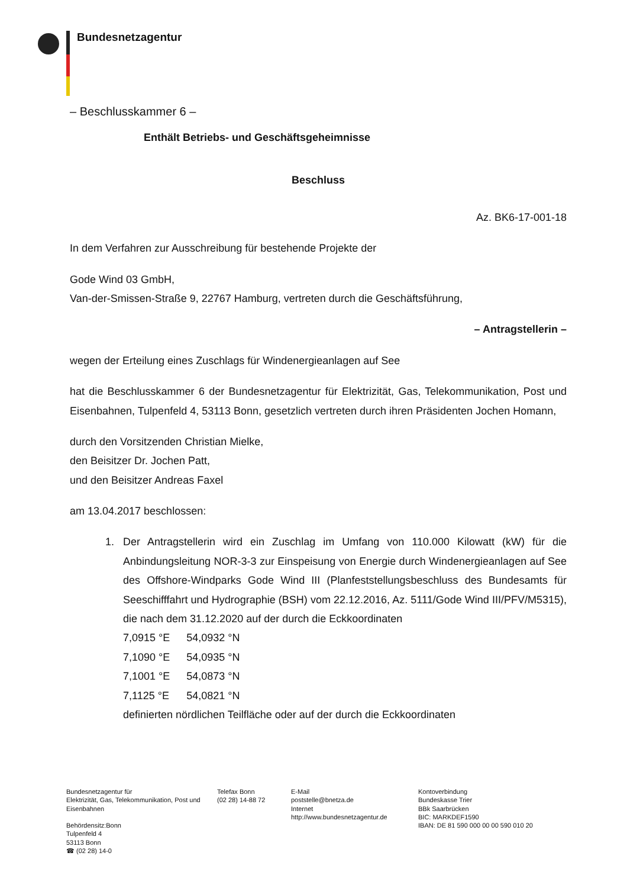Bundesnetzagentur
– Beschlusskammer 6 –
Enthält Betriebs- und Geschäftsgeheimnisse
Beschluss
Az. BK6-17-001-18
In dem Verfahren zur Ausschreibung für bestehende Projekte der
Gode Wind 03 GmbH,
Van-der-Smissen-Straße 9, 22767 Hamburg, vertreten durch die Geschäftsführung,
– Antragstellerin –
wegen der Erteilung eines Zuschlags für Windenergieanlagen auf See
hat die Beschlusskammer 6 der Bundesnetzagentur für Elektrizität, Gas, Telekommunikation, Post und Eisenbahnen, Tulpenfeld 4, 53113 Bonn, gesetzlich vertreten durch ihren Präsidenten Jochen Homann,
durch den Vorsitzenden Christian Mielke,
den Beisitzer Dr. Jochen Patt,
und den Beisitzer Andreas Faxel
am 13.04.2017 beschlossen:
1. Der Antragstellerin wird ein Zuschlag im Umfang von 110.000 Kilowatt (kW) für die Anbindungsleitung NOR-3-3 zur Einspeisung von Energie durch Windenergieanlagen auf See des Offshore-Windparks Gode Wind III (Planfeststellungsbeschluss des Bundesamts für Seeschifffahrt und Hydrographie (BSH) vom 22.12.2016, Az. 5111/Gode Wind III/PFV/M5315), die nach dem 31.12.2020 auf der durch die Eckkoordinaten
| 7,0915 °E | 54,0932 °N |
| 7,1090 °E | 54,0935 °N |
| 7,1001 °E | 54,0873 °N |
| 7,1125 °E | 54,0821 °N |
definierten nördlichen Teilfläche oder auf der durch die Eckkoordinaten
Bundesnetzagentur für
Elektrizität, Gas, Telekommunikation, Post und Eisenbahnen
Behördensitz:Bonn
Tulpenfeld 4
53113 Bonn
☎ (02 28) 14-0
Telefax Bonn
(02 28) 14-88 72
E-Mail
poststelle@bnetza.de
Internet
http://www.bundesnetzagentur.de
Kontoverbindung
Bundeskasse Trier
BBk Saarbrücken
BIC: MARKDEF1590
IBAN: DE 81 590 000 00 00 590 010 20